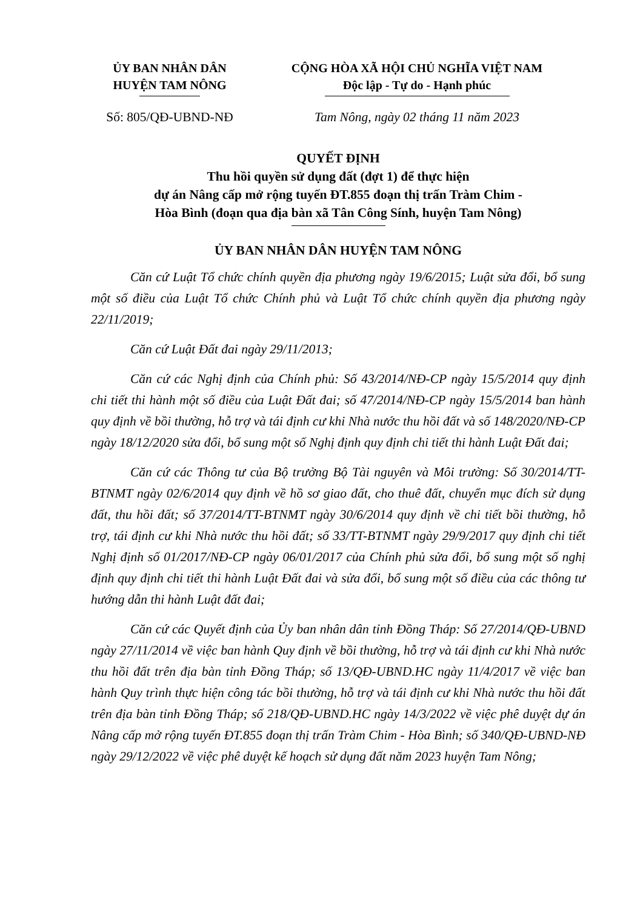ỦY BAN NHÂN DÂN
HUYỆN TAM NÔNG
CỘNG HÒA XÃ HỘI CHỦ NGHĨA VIỆT NAM
Độc lập - Tự do - Hạnh phúc
Số: 805/QĐ-UBND-NĐ Tam Nông, ngày 02 tháng 11 năm 2023
QUYẾT ĐỊNH
Thu hồi quyền sử dụng đất (đợt 1) để thực hiện
dự án Nâng cấp mở rộng tuyến ĐT.855 đoạn thị trấn Tràm Chim -
Hòa Bình (đoạn qua địa bàn xã Tân Công Sính, huyện Tam Nông)
ỦY BAN NHÂN DÂN HUYỆN TAM NÔNG
Căn cứ Luật Tổ chức chính quyền địa phương ngày 19/6/2015; Luật sửa đổi, bổ sung một số điều của Luật Tổ chức Chính phủ và Luật Tổ chức chính quyền địa phương ngày 22/11/2019;
Căn cứ Luật Đất đai ngày 29/11/2013;
Căn cứ các Nghị định của Chính phủ: Số 43/2014/NĐ-CP ngày 15/5/2014 quy định chi tiết thi hành một số điều của Luật Đất đai; số 47/2014/NĐ-CP ngày 15/5/2014 ban hành quy định về bồi thường, hỗ trợ và tái định cư khi Nhà nước thu hồi đất và số 148/2020/NĐ-CP ngày 18/12/2020 sửa đổi, bổ sung một số Nghị định quy định chi tiết thi hành Luật Đất đai;
Căn cứ các Thông tư của Bộ trưởng Bộ Tài nguyên và Môi trường: Số 30/2014/TT-BTNMT ngày 02/6/2014 quy định về hồ sơ giao đất, cho thuê đất, chuyển mục đích sử dụng đất, thu hồi đất; số 37/2014/TT-BTNMT ngày 30/6/2014 quy định về chi tiết bồi thường, hỗ trợ, tái định cư khi Nhà nước thu hồi đất; số 33/TT-BTNMT ngày 29/9/2017 quy định chi tiết Nghị định số 01/2017/NĐ-CP ngày 06/01/2017 của Chính phủ sửa đổi, bổ sung một số nghị định quy định chi tiết thi hành Luật Đất đai và sửa đổi, bổ sung một số điều của các thông tư hướng dẫn thi hành Luật đất đai;
Căn cứ các Quyết định của Ủy ban nhân dân tỉnh Đồng Tháp: Số 27/2014/QĐ-UBND ngày 27/11/2014 về việc ban hành Quy định về bồi thường, hỗ trợ và tái định cư khi Nhà nước thu hồi đất trên địa bàn tỉnh Đồng Tháp; số 13/QĐ-UBND.HC ngày 11/4/2017 về việc ban hành Quy trình thực hiện công tác bồi thường, hỗ trợ và tái định cư khi Nhà nước thu hồi đất trên địa bàn tỉnh Đồng Tháp; số 218/QĐ-UBND.HC ngày 14/3/2022 về việc phê duyệt dự án Nâng cấp mở rộng tuyến ĐT.855 đoạn thị trấn Tràm Chim - Hòa Bình; số 340/QĐ-UBND-NĐ ngày 29/12/2022 về việc phê duyệt kế hoạch sử dụng đất năm 2023 huyện Tam Nông;